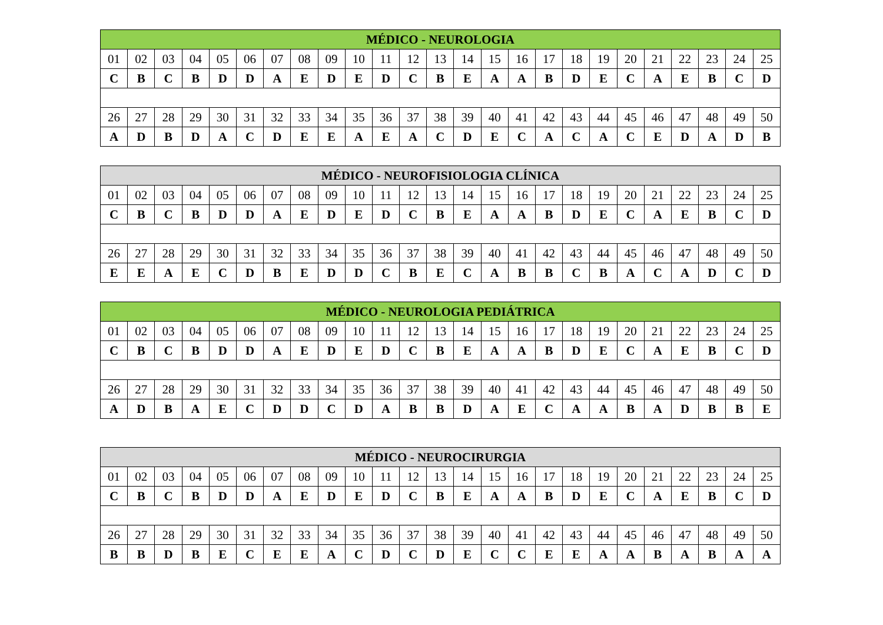| MÉDICO - NEUROLOGIA | | | | | | | | | | | | | | | | | | | | | | | | |
| --- | --- | --- | --- | --- | --- | --- | --- | --- | --- | --- | --- | --- | --- | --- | --- | --- | --- | --- | --- | --- | --- | --- | --- | --- |
| 01 | 02 | 03 | 04 | 05 | 06 | 07 | 08 | 09 | 10 | 11 | 12 | 13 | 14 | 15 | 16 | 17 | 18 | 19 | 20 | 21 | 22 | 23 | 24 | 25 |
| C | B | C | B | D | D | A | E | D | E | D | C | B | E | A | A | B | D | E | C | A | E | B | C | D |
| 26 | 27 | 28 | 29 | 30 | 31 | 32 | 33 | 34 | 35 | 36 | 37 | 38 | 39 | 40 | 41 | 42 | 43 | 44 | 45 | 46 | 47 | 48 | 49 | 50 |
| A | D | B | D | A | C | D | E | E | A | E | A | C | D | E | C | A | C | A | C | E | D | A | D | B |
| MÉDICO - NEUROFISIOLOGIA CLÍNICA | | | | | | | | | | | | | | | | | | | | | | | | |
| --- | --- | --- | --- | --- | --- | --- | --- | --- | --- | --- | --- | --- | --- | --- | --- | --- | --- | --- | --- | --- | --- | --- | --- | --- |
| 01 | 02 | 03 | 04 | 05 | 06 | 07 | 08 | 09 | 10 | 11 | 12 | 13 | 14 | 15 | 16 | 17 | 18 | 19 | 20 | 21 | 22 | 23 | 24 | 25 |
| C | B | C | B | D | D | A | E | D | E | D | C | B | E | A | A | B | D | E | C | A | E | B | C | D |
| 26 | 27 | 28 | 29 | 30 | 31 | 32 | 33 | 34 | 35 | 36 | 37 | 38 | 39 | 40 | 41 | 42 | 43 | 44 | 45 | 46 | 47 | 48 | 49 | 50 |
| E | E | A | E | C | D | B | E | D | D | C | B | E | C | A | B | B | C | B | A | C | A | D | C | D |
| MÉDICO - NEUROLOGIA PEDIÁTRICA | | | | | | | | | | | | | | | | | | | | | | | | |
| --- | --- | --- | --- | --- | --- | --- | --- | --- | --- | --- | --- | --- | --- | --- | --- | --- | --- | --- | --- | --- | --- | --- | --- | --- |
| 01 | 02 | 03 | 04 | 05 | 06 | 07 | 08 | 09 | 10 | 11 | 12 | 13 | 14 | 15 | 16 | 17 | 18 | 19 | 20 | 21 | 22 | 23 | 24 | 25 |
| C | B | C | B | D | D | A | E | D | E | D | C | B | E | A | A | B | D | E | C | A | E | B | C | D |
| 26 | 27 | 28 | 29 | 30 | 31 | 32 | 33 | 34 | 35 | 36 | 37 | 38 | 39 | 40 | 41 | 42 | 43 | 44 | 45 | 46 | 47 | 48 | 49 | 50 |
| A | D | B | A | E | C | D | D | C | D | A | B | B | D | A | E | C | A | A | B | A | D | B | B | E |
| MÉDICO - NEUROCIRURGIA | | | | | | | | | | | | | | | | | | | | | | | | |
| --- | --- | --- | --- | --- | --- | --- | --- | --- | --- | --- | --- | --- | --- | --- | --- | --- | --- | --- | --- | --- | --- | --- | --- | --- |
| 01 | 02 | 03 | 04 | 05 | 06 | 07 | 08 | 09 | 10 | 11 | 12 | 13 | 14 | 15 | 16 | 17 | 18 | 19 | 20 | 21 | 22 | 23 | 24 | 25 |
| C | B | C | B | D | D | A | E | D | E | D | C | B | E | A | A | B | D | E | C | A | E | B | C | D |
| 26 | 27 | 28 | 29 | 30 | 31 | 32 | 33 | 34 | 35 | 36 | 37 | 38 | 39 | 40 | 41 | 42 | 43 | 44 | 45 | 46 | 47 | 48 | 49 | 50 |
| B | B | D | B | E | C | E | E | A | C | D | C | D | E | C | C | E | E | A | A | B | A | B | A | A |